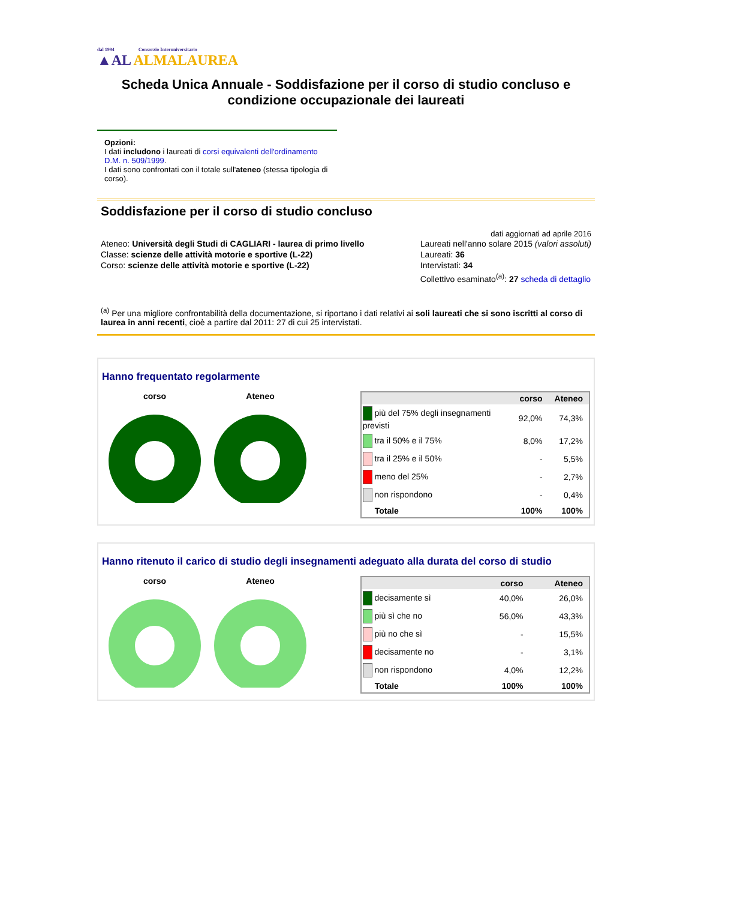dal 1994 Consorzio Interuniversitario
▲AL ALMALAUREA
Scheda Unica Annuale - Soddisfazione per il corso di studio concluso e condizione occupazionale dei laureati
Opzioni:
I dati includono i laureati di corsi equivalenti dell'ordinamento D.M. n. 509/1999.
I dati sono confrontati con il totale sull'ateneo (stessa tipologia di corso).
Soddisfazione per il corso di studio concluso
dati aggiornati ad aprile 2016
Ateneo: Università degli Studi di CAGLIARI - laurea di primo livello
Classe: scienze delle attività motorie e sportive (L-22)
Corso: scienze delle attività motorie e sportive (L-22)
Laureati nell'anno solare 2015 (valori assoluti)
Laureati: 36
Intervistati: 34
Collettivo esaminato<sup>(a)</sup>: 27 scheda di dettaglio
<sup>(a)</sup> Per una migliore confrontabilità della documentazione, si riportano i dati relativi ai soli laureati che si sono iscritti al corso di laurea in anni recenti, cioè a partire dal 2011: 27 di cui 25 intervistati.
Hanno frequentato regolarmente
corso Ateneo
| | corso | Ateneo |
| --- | --- | --- |
| più del 75% degli insegnamenti previsti | 92,0% | 74,3% |
| tra il 50% e il 75% | 8,0% | 17,2% |
| tra il 25% e il 50% | - | 5,5% |
| meno del 25% | - | 2,7% |
| non rispondono | - | 0,4% |
| Totale | 100% | 100% |
Hanno ritenuto il carico di studio degli insegnamenti adeguato alla durata del corso di studio
corso Ateneo
| | corso | Ateneo |
| --- | --- | --- |
| decisamente sì | 40,0% | 26,0% |
| più sì che no | 56,0% | 43,3% |
| più no che sì | - | 15,5% |
| decisamente no | - | 3,1% |
| non rispondono | 4,0% | 12,2% |
| Totale | 100% | 100% |